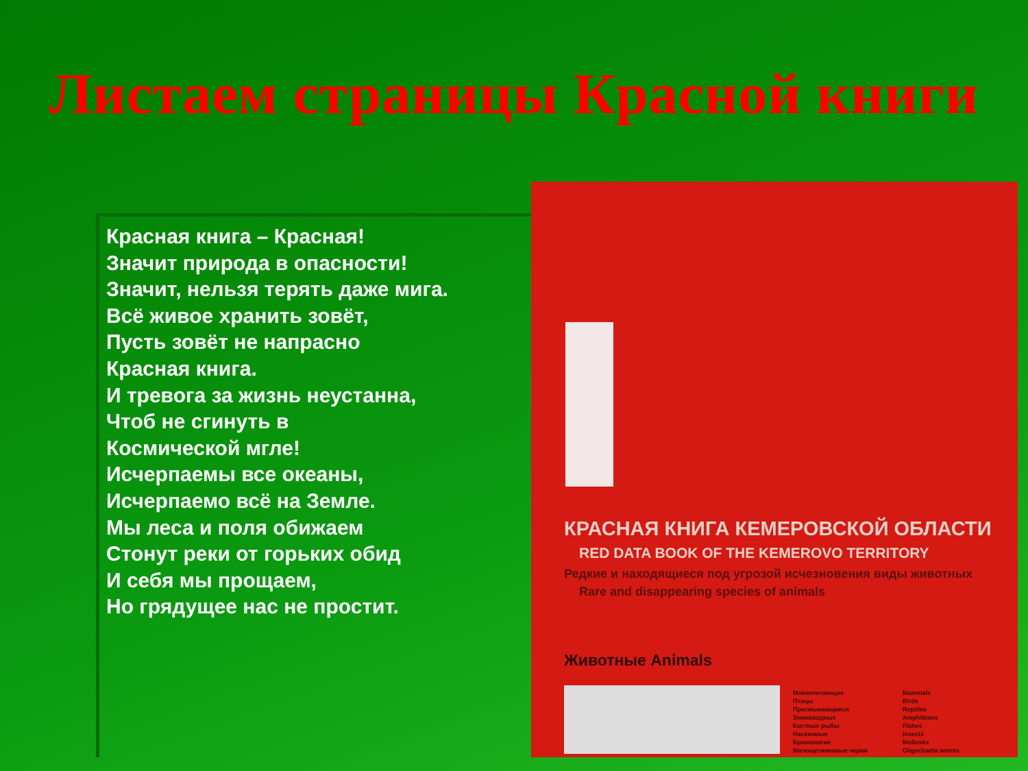Листаем страницы Красной книги
Красная книга – Красная!
Значит природа в опасности!
Значит, нельзя терять даже мига.
Всё живое хранить зовёт,
Пусть зовёт не напрасно
Красная книга.
И тревога за жизнь неустанна,
Чтоб не сгинуть в
Космической мгле!
Исчерпаемы все океаны,
Исчерпаемо всё на Земле.
Мы леса и поля обижаем
Стонут реки от горьких обид
И себя мы прощаем,
Но грядущее нас не простит.
КРАСНАЯ КНИГА КЕМЕРОВСКОЙ ОБЛАСТИ
RED DATA BOOK OF THE KEMEROVO TERRITORY
Редкие и находящиеся под угрозой исчезновения виды животных
Rare and disappearing species of animals
Животные Animals
Млекопитающие
Птицы
Пресмыкающиеся
Земноводные
Костные рыбы
Насекомые
Брюхоногие
Малощетинковые черви
Mammals
Birds
Reptiles
Amphibians
Fishes
Insects
Mollusks
Oligochaeta worms